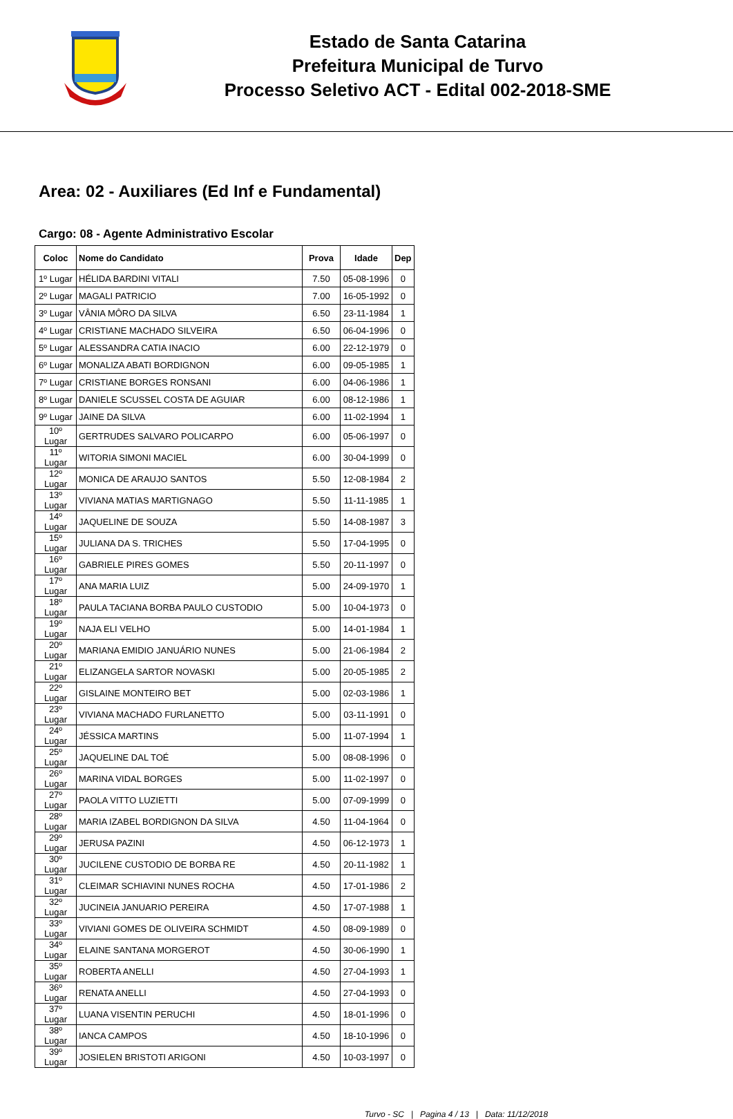Estado de Santa Catarina
Prefeitura Municipal de Turvo
Processo Seletivo ACT - Edital 002-2018-SME
Area: 02 - Auxiliares (Ed Inf e Fundamental)
Cargo: 08 - Agente Administrativo Escolar
| Coloc | Nome do Candidato | Prova | Idade | Dep |
| --- | --- | --- | --- | --- |
| 1º Lugar | HÉLIDA BARDINI VITALI | 7.50 | 05-08-1996 | 0 |
| 2º Lugar | MAGALI PATRICIO | 7.00 | 16-05-1992 | 0 |
| 3º Lugar | VÂNIA MÔRO DA SILVA | 6.50 | 23-11-1984 | 1 |
| 4º Lugar | CRISTIANE MACHADO SILVEIRA | 6.50 | 06-04-1996 | 0 |
| 5º Lugar | ALESSANDRA CATIA INACIO | 6.00 | 22-12-1979 | 0 |
| 6º Lugar | MONALIZA ABATI BORDIGNON | 6.00 | 09-05-1985 | 1 |
| 7º Lugar | CRISTIANE BORGES RONSANI | 6.00 | 04-06-1986 | 1 |
| 8º Lugar | DANIELE SCUSSEL COSTA DE AGUIAR | 6.00 | 08-12-1986 | 1 |
| 9º Lugar | JAINE DA SILVA | 6.00 | 11-02-1994 | 1 |
| 10º Lugar | GERTRUDES SALVARO POLICARPO | 6.00 | 05-06-1997 | 0 |
| 11º Lugar | WITORIA SIMONI MACIEL | 6.00 | 30-04-1999 | 0 |
| 12º Lugar | MONICA DE ARAUJO SANTOS | 5.50 | 12-08-1984 | 2 |
| 13º Lugar | VIVIANA MATIAS MARTIGNAGO | 5.50 | 11-11-1985 | 1 |
| 14º Lugar | JAQUELINE DE SOUZA | 5.50 | 14-08-1987 | 3 |
| 15º Lugar | JULIANA DA S. TRICHES | 5.50 | 17-04-1995 | 0 |
| 16º Lugar | GABRIELE PIRES GOMES | 5.50 | 20-11-1997 | 0 |
| 17º Lugar | ANA MARIA LUIZ | 5.00 | 24-09-1970 | 1 |
| 18º Lugar | PAULA TACIANA BORBA PAULO CUSTODIO | 5.00 | 10-04-1973 | 0 |
| 19º Lugar | NAJA ELI VELHO | 5.00 | 14-01-1984 | 1 |
| 20º Lugar | MARIANA EMIDIO JANUÁRIO NUNES | 5.00 | 21-06-1984 | 2 |
| 21º Lugar | ELIZANGELA SARTOR NOVASKI | 5.00 | 20-05-1985 | 2 |
| 22º Lugar | GISLAINE MONTEIRO BET | 5.00 | 02-03-1986 | 1 |
| 23º Lugar | VIVIANA MACHADO FURLANETTO | 5.00 | 03-11-1991 | 0 |
| 24º Lugar | JÉSSICA MARTINS | 5.00 | 11-07-1994 | 1 |
| 25º Lugar | JAQUELINE DAL TOÉ | 5.00 | 08-08-1996 | 0 |
| 26º Lugar | MARINA VIDAL BORGES | 5.00 | 11-02-1997 | 0 |
| 27º Lugar | PAOLA VITTO LUZIETTI | 5.00 | 07-09-1999 | 0 |
| 28º Lugar | MARIA IZABEL BORDIGNON DA SILVA | 4.50 | 11-04-1964 | 0 |
| 29º Lugar | JERUSA PAZINI | 4.50 | 06-12-1973 | 1 |
| 30º Lugar | JUCILENE CUSTODIO DE BORBA RE | 4.50 | 20-11-1982 | 1 |
| 31º Lugar | CLEIMAR SCHIAVINI NUNES ROCHA | 4.50 | 17-01-1986 | 2 |
| 32º Lugar | JUCINEIA JANUARIO PEREIRA | 4.50 | 17-07-1988 | 1 |
| 33º Lugar | VIVIANI GOMES DE OLIVEIRA SCHMIDT | 4.50 | 08-09-1989 | 0 |
| 34º Lugar | ELAINE SANTANA MORGEROT | 4.50 | 30-06-1990 | 1 |
| 35º Lugar | ROBERTA ANELLI | 4.50 | 27-04-1993 | 1 |
| 36º Lugar | RENATA ANELLI | 4.50 | 27-04-1993 | 0 |
| 37º Lugar | LUANA VISENTIN PERUCHI | 4.50 | 18-01-1996 | 0 |
| 38º Lugar | IANCA CAMPOS | 4.50 | 18-10-1996 | 0 |
| 39º Lugar | JOSIELEN BRISTOTI ARIGONI | 4.50 | 10-03-1997 | 0 |
Turvo - SC | Pagina 4 / 13 | Data: 11/12/2018